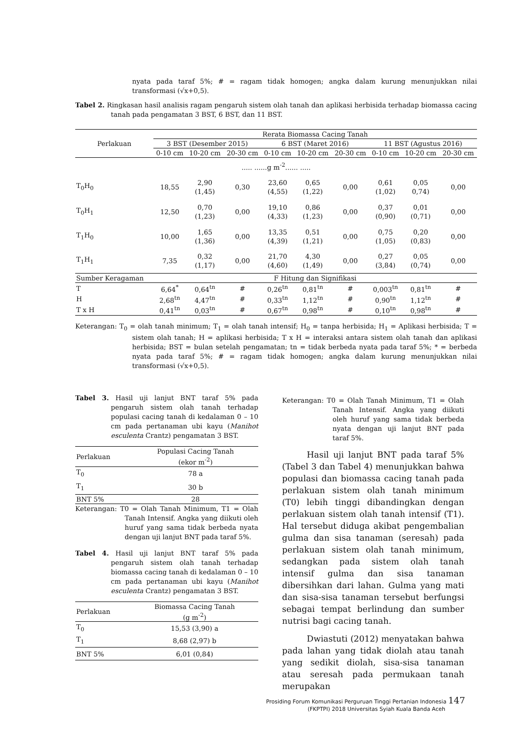nyata pada taraf 5%; # = ragam tidak homogen; angka dalam kurung menunjukkan nilai transformasi (√x+0,5).
Tabel 2. Ringkasan hasil analisis ragam pengaruh sistem olah tanah dan aplikasi herbisida terhadap biomassa cacing tanah pada pengamatan 3 BST, 6 BST, dan 11 BST.
| Perlakuan | Rerata Biomassa Cacing Tanah | | | | | | | | |
| --- | --- | --- | --- | --- | --- | --- | --- | --- | --- |
| | 3 BST (Desember 2015) | | | 6 BST (Maret 2016) | | | 11 BST (Agustus 2016) | | |
| | 0-10 cm | 10-20 cm | 20-30 cm | 0-10 cm | 10-20 cm | 20-30 cm | 0-10 cm | 10-20 cm | 20-30 cm |
| ..... ......g m<sup>-2</sup>...... ..... | | | | | | | | | |
| T<sub>0</sub>H<sub>0</sub> | 18,55 | 2,90 (1,45) | 0,30 | 23,60 (4,55) | 0,65 (1,22) | 0,00 | 0,61 (1,02) | 0,05 0,74) | 0,00 |
| T<sub>0</sub>H<sub>1</sub> | 12,50 | 0,70 (1,23) | 0,00 | 19,10 (4,33) | 0,86 (1,23) | 0,00 | 0,37 (0,90) | 0,01 (0,71) | 0,00 |
| T<sub>1</sub>H<sub>0</sub> | 10,00 | 1,65 (1,36) | 0,00 | 13,35 (4,39) | 0,51 (1,21) | 0,00 | 0,75 (1,05) | 0,20 (0,83) | 0,00 |
| T<sub>1</sub>H<sub>1</sub> | 7,35 | 0,32 (1,17) | 0,00 | 21,70 (4,60) | 4,30 (1,49) | 0,00 | 0,27 (3,84) | 0,05 (0,74) | 0,00 |
| Sumber Keragaman | F Hitung dan Signifikasi | | | | | | | | |
| T | 6,64<sup>*</sup> | 0,64<sup>tn</sup> | # | 0,26<sup>tn</sup> | 0,81<sup>tn</sup> | # | 0,003<sup>tn</sup> | 0,81<sup>tn</sup> | # |
| H | 2,68<sup>tn</sup> | 4,47<sup>tn</sup> | # | 0,33<sup>tn</sup> | 1,12<sup>tn</sup> | # | 0,90<sup>tn</sup> | 1,12<sup>tn</sup> | # |
| T x H | 0,41<sup>tn</sup> | 0,03<sup>tn</sup> | # | 0,67<sup>tn</sup> | 0,98<sup>tn</sup> | # | 0,10<sup>tn</sup> | 0,98<sup>tn</sup> | # |
Keterangan: T<sub>0</sub> = olah tanah minimum; T<sub>1</sub> = olah tanah intensif; H<sub>0</sub> = tanpa herbisida; H<sub>1</sub> = Aplikasi herbisida; T = sistem olah tanah; H = aplikasi herbisida; T x H = interaksi antara sistem olah tanah dan aplikasi herbisida; BST = bulan setelah pengamatan; tn = tidak berbeda nyata pada taraf 5%; * = berbeda nyata pada taraf 5%; # = ragam tidak homogen; angka dalam kurung menunjukkan nilai transformasi (√x+0,5).
Tabel 3. Hasil uji lanjut BNT taraf 5% pada pengaruh sistem olah tanah terhadap populasi cacing tanah di kedalaman 0 – 10 cm pada pertanaman ubi kayu (Manihot esculenta Crantz) pengamatan 3 BST.
| Perlakuan | Populasi Cacing Tanah (ekor m<sup>-2</sup>) |
| --- | --- |
| T<sub>0</sub> | 78 a |
| T<sub>1</sub> | 30 b |
| BNT 5% | 28 |
Keterangan: T0 = Olah Tanah Minimum, T1 = Olah Tanah Intensif. Angka yang diikuti oleh huruf yang sama tidak berbeda nyata dengan uji lanjut BNT pada taraf 5%.
Tabel 4. Hasil uji lanjut BNT taraf 5% pada pengaruh sistem olah tanah terhadap biomassa cacing tanah di kedalaman 0 – 10 cm pada pertanaman ubi kayu (Manihot esculenta Crantz) pengamatan 3 BST.
| Perlakuan | Biomassa Cacing Tanah (g m<sup>-2</sup>) |
| --- | --- |
| T<sub>0</sub> | 15,53 (3,90) a |
| T<sub>1</sub> | 8,68 (2,97) b |
| BNT 5% | 6,01 (0,84) |
Keterangan: T0 = Olah Tanah Minimum, T1 = Olah Tanah Intensif. Angka yang diikuti oleh huruf yang sama tidak berbeda nyata dengan uji lanjut BNT pada taraf 5%.
Hasil uji lanjut BNT pada taraf 5% (Tabel 3 dan Tabel 4) menunjukkan bahwa populasi dan biomassa cacing tanah pada perlakuan sistem olah tanah minimum (T0) lebih tinggi dibandingkan dengan perlakuan sistem olah tanah intensif (T1). Hal tersebut diduga akibat pengembalian gulma dan sisa tanaman (seresah) pada perlakuan sistem olah tanah minimum, sedangkan pada sistem olah tanah intensif gulma dan sisa tanaman dibersihkan dari lahan. Gulma yang mati dan sisa-sisa tanaman tersebut berfungsi sebagai tempat berlindung dan sumber nutrisi bagi cacing tanah.
Dwiastuti (2012) menyatakan bahwa pada lahan yang tidak diolah atau tanah yang sedikit diolah, sisa-sisa tanaman atau seresah pada permukaan tanah merupakan
Prosiding Forum Komunikasi Perguruan Tinggi Pertanian Indonesia 147
(FKPTPI) 2018 Universitas Syiah Kuala Banda Aceh